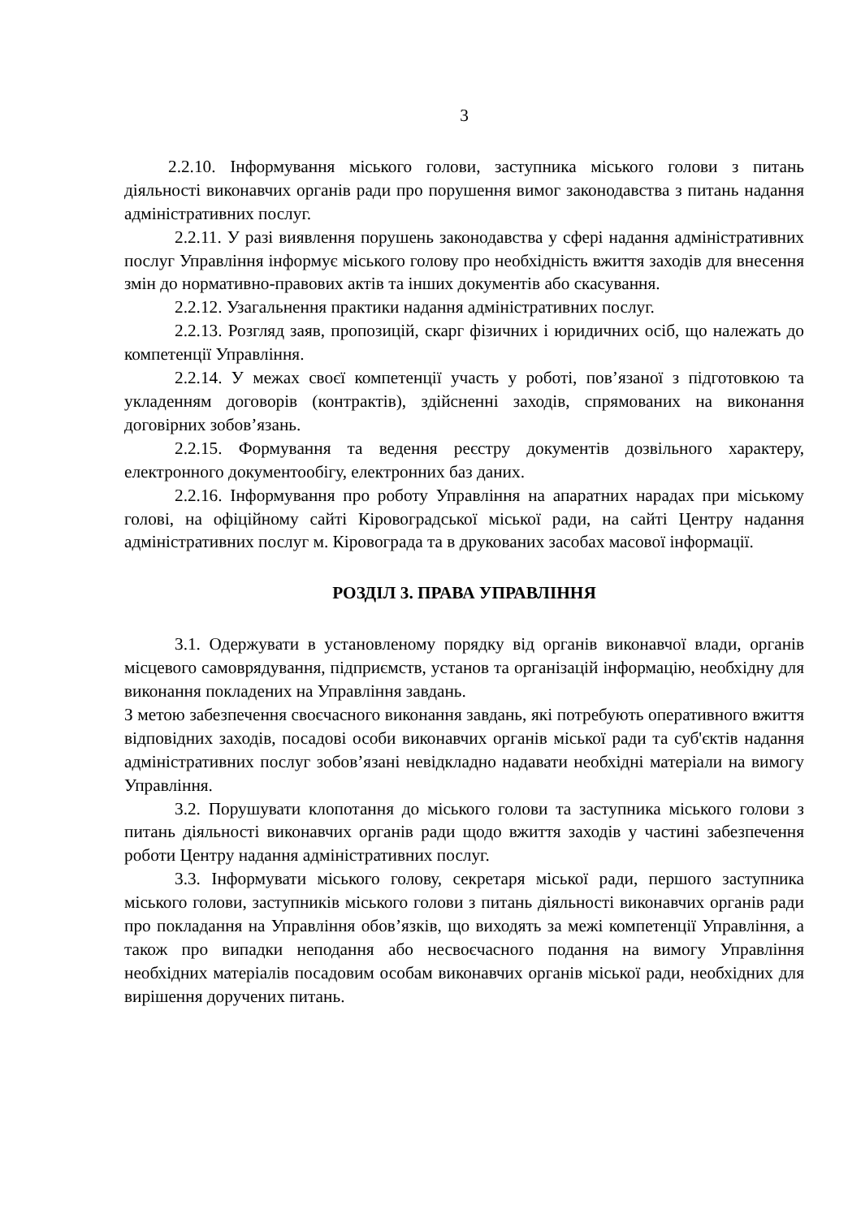3
2.2.10. Інформування міського голови, заступника міського голови з питань діяльності виконавчих органів ради про порушення вимог законодавства з питань надання адміністративних послуг.
2.2.11. У разі виявлення порушень законодавства у сфері надання адміністративних послуг Управління інформує міського голову про необхідність вжиття заходів для внесення змін до нормативно-правових актів та інших документів або скасування.
2.2.12. Узагальнення практики надання адміністративних послуг.
2.2.13. Розгляд заяв, пропозицій, скарг фізичних і юридичних осіб, що належать до компетенції Управління.
2.2.14. У межах своєї компетенції участь у роботі, пов’язаної з підготовкою та укладенням договорів (контрактів), здійсненні заходів, спрямованих на виконання договірних зобов’язань.
2.2.15. Формування та ведення реєстру документів дозвільного характеру, електронного документообігу, електронних баз даних.
2.2.16. Інформування про роботу Управління на апаратних нарадах при міському голові, на офіційному сайті Кіровоградської міської ради, на сайті Центру надання адміністративних послуг м. Кіровограда та в друкованих засобах масової інформації.
РОЗДІЛ 3. ПРАВА УПРАВЛІННЯ
3.1. Одержувати в установленому порядку від органів виконавчої влади, органів місцевого самоврядування, підприємств, установ та організацій інформацію, необхідну для виконання покладених на Управління завдань.
З метою забезпечення своєчасного виконання завдань, які потребують оперативного вжиття відповідних заходів, посадові особи виконавчих органів міської ради та суб'єктів надання адміністративних послуг зобов’язані невідкладно надавати необхідні матеріали на вимогу Управління.
3.2. Порушувати клопотання до міського голови та заступника міського голови з питань діяльності виконавчих органів ради щодо вжиття заходів у частині забезпечення роботи Центру надання адміністративних послуг.
3.3. Інформувати міського голову, секретаря міської ради, першого заступника міського голови, заступників міського голови з питань діяльності виконавчих органів ради про покладання на Управління обов’язків, що виходять за межі компетенції Управління, а також про випадки неподання або несвоєчасного подання на вимогу Управління необхідних матеріалів посадовим особам виконавчих органів міської ради, необхідних для вирішення доручених питань.